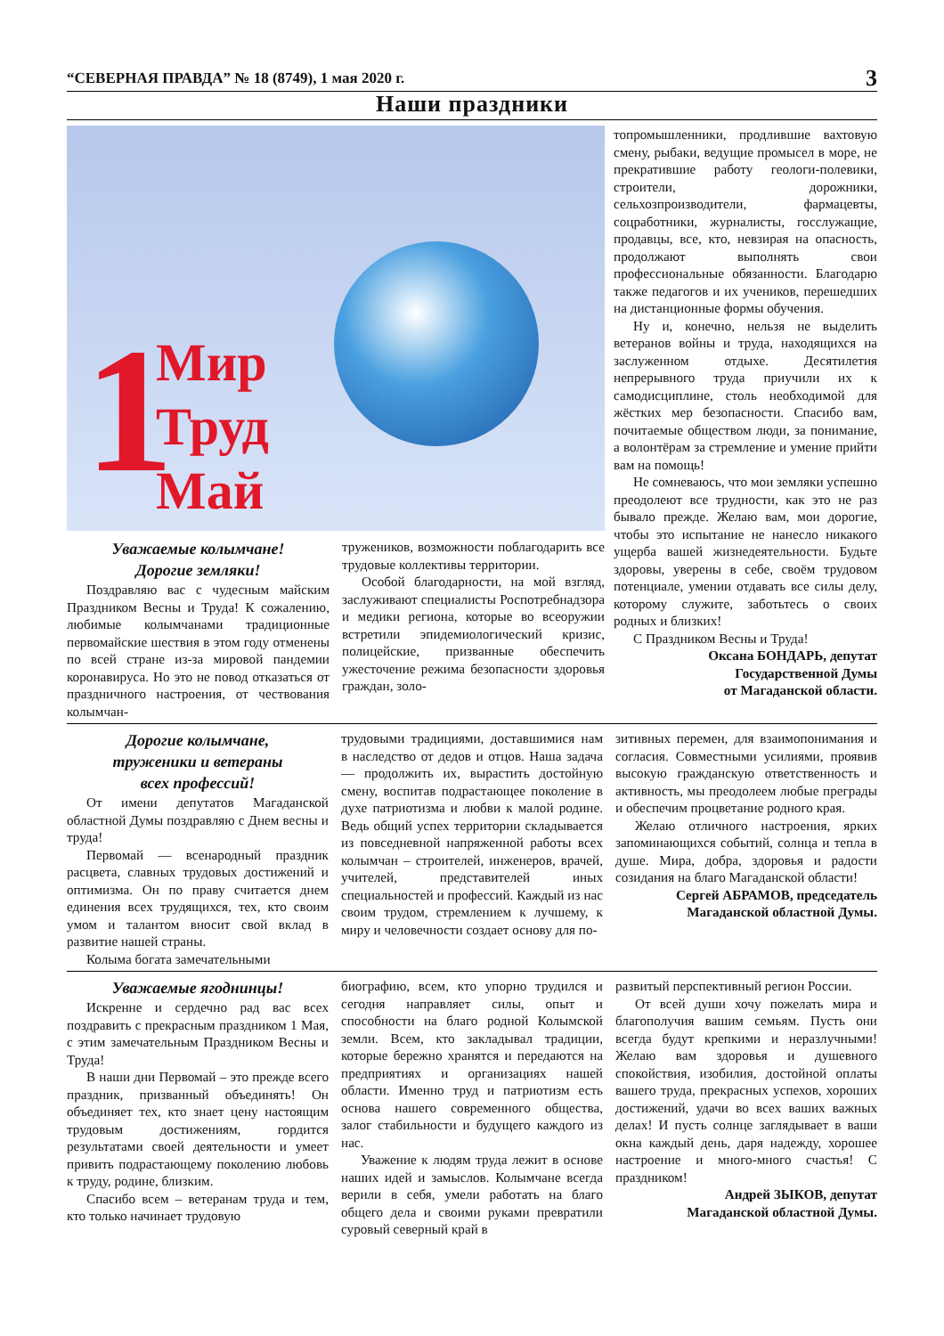“СЕВЕРНАЯ ПРАВДА” № 18 (8749), 1 мая 2020 г. 3
Наши праздники
1
Мир
Труд
Май
Уважаемые колымчане!
Дорогие земляки!
Поздравляю вас с чудесным майским Праздником Весны и Труда! К сожалению, любимые колымчанами традиционные первомайские шествия в этом году отменены по всей стране из-за мировой пандемии коронавируса. Но это не повод отказаться от праздничного настроения, от чествования колымчан-
тружеников, возможности поблагодарить все трудовые коллективы территории.
Особой благодарности, на мой взгляд, заслуживают специалисты Роспотребнадзора и медики региона, которые во всеоружии встретили эпидемиологический кризис, полицейские, призванные обеспечить ужесточение режима безопасности здоровья граждан, золо-
топромышленники, продлившие вахтовую смену, рыбаки, ведущие промысел в море, не прекратившие работу геологи-полевики, строители, дорожники, сельхозпроизводители, фармацевты, соцработники, журналисты, госслужащие, продавцы, все, кто, невзирая на опасность, продолжают выполнять свои профессиональные обязанности. Благодарю также педагогов и их учеников, перешедших на дистанционные формы обучения.
Ну и, конечно, нельзя не выделить ветеранов войны и труда, находящихся на заслуженном отдыхе. Десятилетия непрерывного труда приучили их к самодисциплине, столь необходимой для жёстких мер безопасности. Спасибо вам, почитаемые обществом люди, за понимание, а волонтёрам за стремление и умение прийти вам на помощь!
Не сомневаюсь, что мои земляки успешно преодолеют все трудности, как это не раз бывало прежде. Желаю вам, мои дорогие, чтобы это испытание не нанесло никакого ущерба вашей жизнедеятельности. Будьте здоровы, уверены в себе, своём трудовом потенциале, умении отдавать все силы делу, которому служите, заботьтесь о своих родных и близких!
С Праздником Весны и Труда!
Оксана БОНДАРЬ, депутат
Государственной Думы
от Магаданской области.
Дорогие колымчане,
труженики и ветераны
всех профессий!
От имени депутатов Магаданской областной Думы поздравляю с Днем весны и труда!
Первомай — всенародный праздник расцвета, славных трудовых достижений и оптимизма. Он по праву считается днем единения всех трудящихся, тех, кто своим умом и талантом вносит свой вклад в развитие нашей страны.
Колыма богата замечательными
трудовыми традициями, доставшимися нам в наследство от дедов и отцов. Наша задача — продолжить их, вырастить достойную смену, воспитав подрастающее поколение в духе патриотизма и любви к малой родине. Ведь общий успех территории складывается из повседневной напряженной работы всех колымчан – строителей, инженеров, врачей, учителей, представителей иных специальностей и профессий. Каждый из нас своим трудом, стремлением к лучшему, к миру и человечности создает основу для по-
зитивных перемен, для взаимопонимания и согласия. Совместными усилиями, проявив высокую гражданскую ответственность и активность, мы преодолеем любые преграды и обеспечим процветание родного края.
Желаю отличного настроения, ярких запоминающихся событий, солнца и тепла в душе. Мира, добра, здоровья и радости созидания на благо Магаданской области!
Сергей АБРАМОВ, председатель
Магаданской областной Думы.
Уважаемые ягоднинцы!
Искренне и сердечно рад вас всех поздравить с прекрасным праздником 1 Мая, с этим замечательным Праздником Весны и Труда!
В наши дни Первомай – это прежде всего праздник, призванный объединять! Он объединяет тех, кто знает цену настоящим трудовым достижениям, гордится результатами своей деятельности и умеет привить подрастающему поколению любовь к труду, родине, близким.
Спасибо всем – ветеранам труда и тем, кто только начинает трудовую
биографию, всем, кто упорно трудился и сегодня направляет силы, опыт и способности на благо родной Колымской земли. Всем, кто закладывал традиции, которые бережно хранятся и передаются на предприятиях и организациях нашей области. Именно труд и патриотизм есть основа нашего современного общества, залог стабильности и будущего каждого из нас.
Уважение к людям труда лежит в основе наших идей и замыслов. Колымчане всегда верили в себя, умели работать на благо общего дела и своими руками превратили суровый северный край в
развитый перспективный регион России.
От всей души хочу пожелать мира и благополучия вашим семьям. Пусть они всегда будут крепкими и неразлучными! Желаю вам здоровья и душевного спокойствия, изобилия, достойной оплаты вашего труда, прекрасных успехов, хороших достижений, удачи во всех ваших важных делах! И пусть солнце заглядывает в ваши окна каждый день, даря надежду, хорошее настроение и много-много счастья! С праздником!
Андрей ЗЫКОВ, депутат
Магаданской областной Думы.